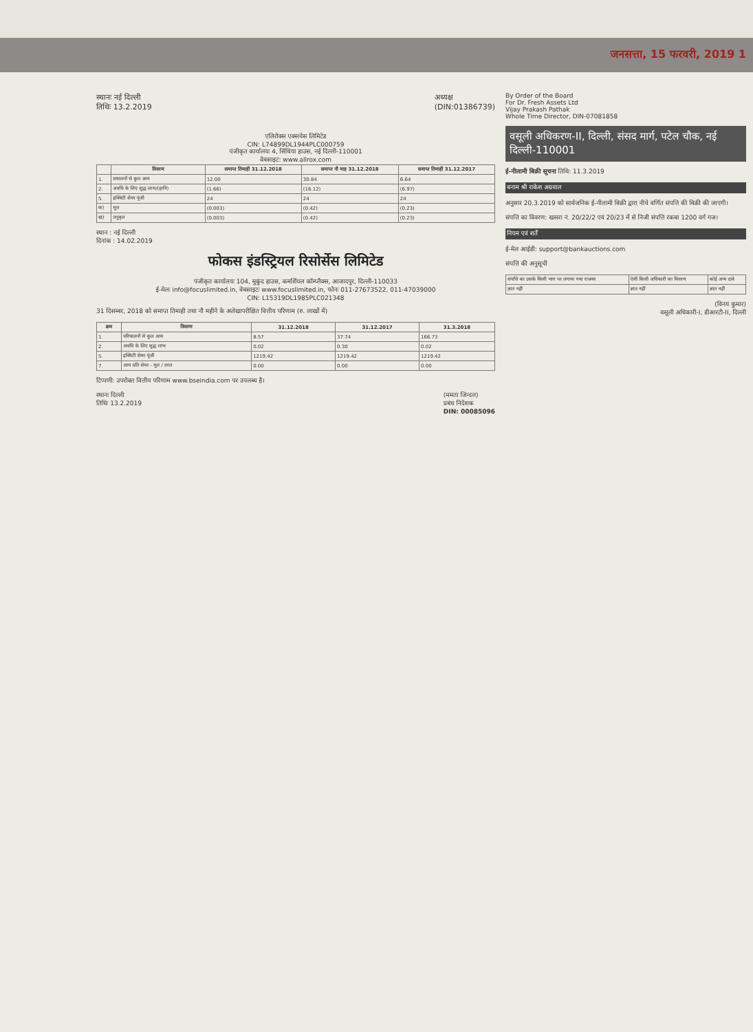जनसत्ता, 15 फरवरी, 2019 1
स्थानः नई दिल्ली
तिथिः 13.2.2019
अध्यक्ष
(DIN:01386739)
एलिरोक्स एक्सचेस लिमिटेड
CIN: L74899DL1944PLC000759
पंजीकृत कार्यालयः 4, सिंधिया हाउस, नई दिल्ली-110001
वेबसाइट: www.allrox.com
| | विवरण | समाप्त तिमाही 31.12.2018 | समाप्त नौ माह 31.12.2018 | समाप्त तिमाही 31.12.2017 |
| --- | --- | --- | --- | --- |
| 1. | प्रचालनों से कुल आय | 12.00 | 30.84 | 6.64 |
| 2. | अवधि के लिए शुद्ध लाभ/(हानि) | (1.66) | (16.12) | (6.97) |
| 5. | इक्विटी शेयर पूंजी | 24 | 24 | 24 |
| क) | मूल | (0.003) | (0.42) | (0.23) |
| ख) | तनुकृत | (0.003) | (0.42) | (0.23) |
स्थान : नई दिल्ली
दिनांक : 14.02.2019
फोकस इंडस्ट्रियल रिसोर्सेस लिमिटेड
पंजीकृत कार्यालयः 104, मुकुंद हाउस, कमर्शियल कॉम्प्लैक्स, आजादपुर, दिल्ली-110033
ई-मेलः info@focuslimited.in, वेबसाइटः www.focuslimited.in, फोनः 011-27673522, 011-47039000
CIN: L15319DL1985PLC021348
31 दिसम्बर, 2018 को समाप्त तिमाही तथा नौ महीने के अलेखापरीक्षित वित्तीय परिणाम (रु. लाखों में)
| क्रम | विवरण | 31.12.2018 | 31.12.2017 | 31.3.2018 |
| --- | --- | --- | --- | --- |
| 1. | परिचालनों से कुल आय | 8.57 | 37.74 | 166.73 |
| 2. | अवधि के लिए शुद्ध लाभ | 0.02 | 0.30 | 0.02 |
| 5. | इक्विटी शेयर पूंजी | 1219.42 | 1219.42 | 1219.42 |
| 7. | आय प्रति शेयर - मूल / तरल | 0.00 | 0.00 | 0.00 |
टिप्पणी: उपरोक्त वित्तीय परिणाम www.bseindia.com पर उपलब्ध है।
स्थानः दिल्ली
तिथिः 13.2.2019
(ममता जिन्दल)
प्रबंध निदेशक
DIN: 00085096
By Order of the Board
For Dr. Fresh Assets Ltd
Vijay Prakash Pathak
Whole Time Director, DIN-07081858
वसूली अधिकरण-II, दिल्ली, संसद मार्ग, पटेल चौक, नई दिल्ली-110001
ई-नीलामी बिक्री सूचना तिथि: 11.3.2019
बनाम श्री राकेश अग्रवाल
अनुसार 20.3.2019 को सार्वजनिक ई-नीलामी बिक्री द्वारा नीचे वर्णित संपत्ति की बिक्री की जाएगी।
संपत्ति का विवरण: खसरा नं. 20/22/2 एवं 20/23 में से निजी संपत्ति रकबा 1200 वर्ग गज।
नियम एवं शर्तें
ई-मेल आईडी: support@bankauctions.com
संपत्ति की अनुसूची
| संपत्ति का उसके किसी भाग पर लगाया गया राजस्व | ऐसी किसी अधिकारी का विवरण | कोई अन्य दावे |
| ज्ञात नहीं | ज्ञात नहीं | ज्ञात नहीं |
(विनय कुमार)
वसूली अधिकारी-I, डीआरटी-II, दिल्ली